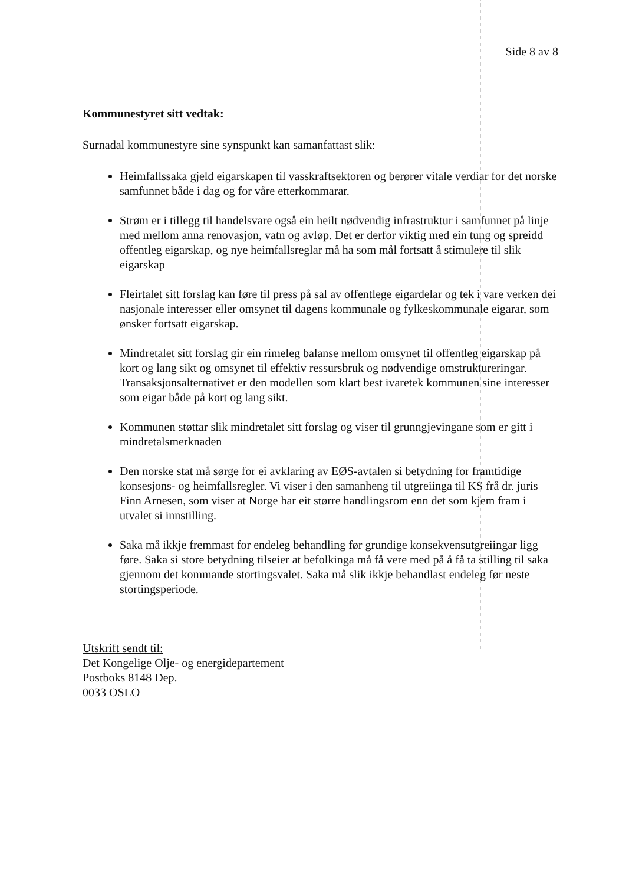Side 8 av 8
Kommunestyret sitt vedtak:
Surnadal kommunestyre sine synspunkt kan samanfattast slik:
Heimfallssaka gjeld eigarskapen til vasskraftsektoren og berører vitale verdiar for det norske samfunnet både i dag og for våre etterkommarar.
Strøm er i tillegg til handelsvare også ein heilt nødvendig infrastruktur i samfunnet på linje med mellom anna renovasjon, vatn og avløp. Det er derfor viktig med ein tung og spreidd offentleg eigarskap, og nye heimfallsreglar må ha som mål fortsatt å stimulere til slik eigarskap
Fleirtalet sitt forslag kan føre til press på sal av offentlege eigardelar og tek i vare verken dei nasjonale interesser eller omsynet til dagens kommunale og fylkeskommunale eigarar, som ønsker fortsatt eigarskap.
Mindretalet sitt forslag gir ein rimeleg balanse mellom omsynet til offentleg eigarskap på kort og lang sikt og omsynet til effektiv ressursbruk og nødvendige omstruktureringar. Transaksjonsalternativet er den modellen som klart best ivaretek kommunen sine interesser som eigar både på kort og lang sikt.
Kommunen støttar slik mindretalet sitt forslag og viser til grunngjevingane som er gitt i mindretalsmerknaden
Den norske stat må sørge for ei avklaring av EØS-avtalen si betydning for framtidige konsesjons- og heimfallsregler. Vi viser i den samanheng til utgreiinga til KS frå dr. juris Finn Arnesen, som viser at Norge har eit større handlingsrom enn det som kjem fram i utvalet si innstilling.
Saka må ikkje fremmast for endeleg behandling før grundige konsekvensutgreiingar ligg føre. Saka si store betydning tilseier at befolkinga må få vere med på å få ta stilling til saka gjennom det kommande stortingsvalet. Saka må slik ikkje behandlast endeleg før neste stortingsperiode.
Utskrift sendt til:
Det Kongelige Olje- og energidepartement
Postboks 8148 Dep.
0033 OSLO